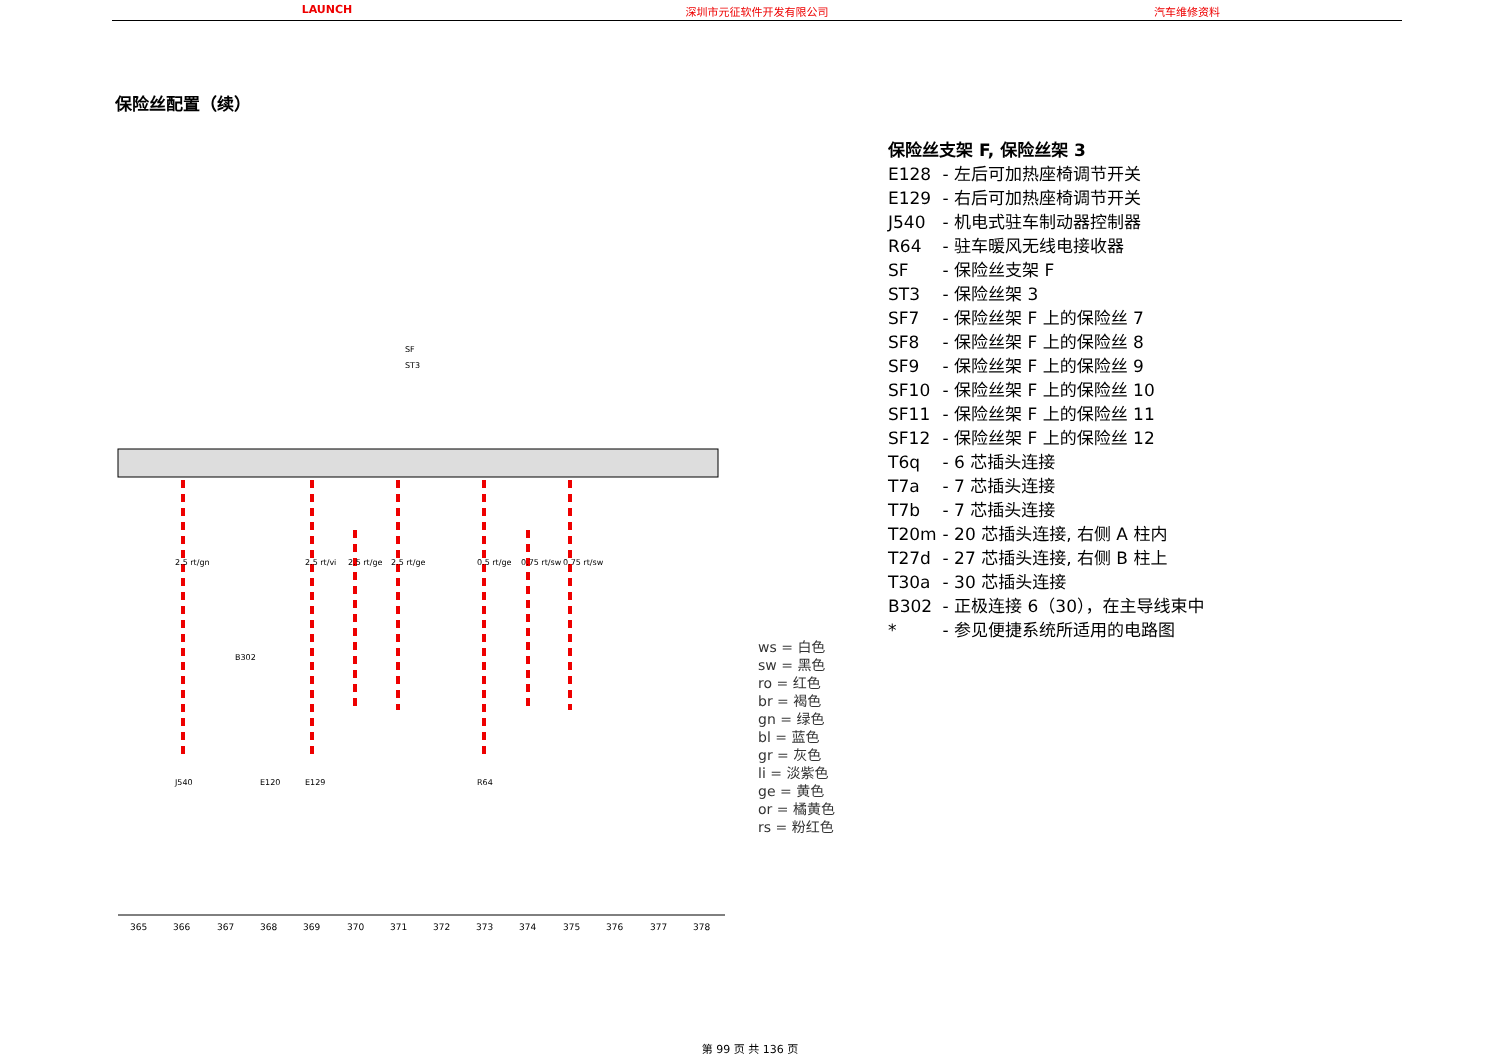LAUNCH 深圳市元征软件开发有限公司 汽车维修资料
保险丝配置（续）
SF
ST3
2.5 rt/gn
2.5 rt/vi
2.5 rt/ge
2.5 rt/ge
0.5 rt/ge
0.75 rt/sw
0.75 rt/sw
J540
E120
E129
R64
B302
365
366
367
368
369
370
371
372
373
374
375
376
377
378
保险丝支架 F, 保险丝架 3
| E128 | - 左后可加热座椅调节开关 |
| E129 | - 右后可加热座椅调节开关 |
| J540 | - 机电式驻车制动器控制器 |
| R64 | - 驻车暖风无线电接收器 |
| SF | - 保险丝支架 F |
| ST3 | - 保险丝架 3 |
| SF7 | - 保险丝架 F 上的保险丝 7 |
| SF8 | - 保险丝架 F 上的保险丝 8 |
| SF9 | - 保险丝架 F 上的保险丝 9 |
| SF10 | - 保险丝架 F 上的保险丝 10 |
| SF11 | - 保险丝架 F 上的保险丝 11 |
| SF12 | - 保险丝架 F 上的保险丝 12 |
| T6q | - 6 芯插头连接 |
| T7a | - 7 芯插头连接 |
| T7b | - 7 芯插头连接 |
| T20m | - 20 芯插头连接, 右侧 A 柱内 |
| T27d | - 27 芯插头连接, 右侧 B 柱上 |
| T30a | - 30 芯插头连接 |
| B302 | - 正极连接 6（30），在主导线束中 |
| * | - 参见便捷系统所适用的电路图 |
ws = 白色
sw = 黑色
ro = 红色
br = 褐色
gn = 绿色
bl = 蓝色
gr = 灰色
li = 淡紫色
ge = 黄色
or = 橘黄色
rs = 粉红色
第 99 页 共 136 页